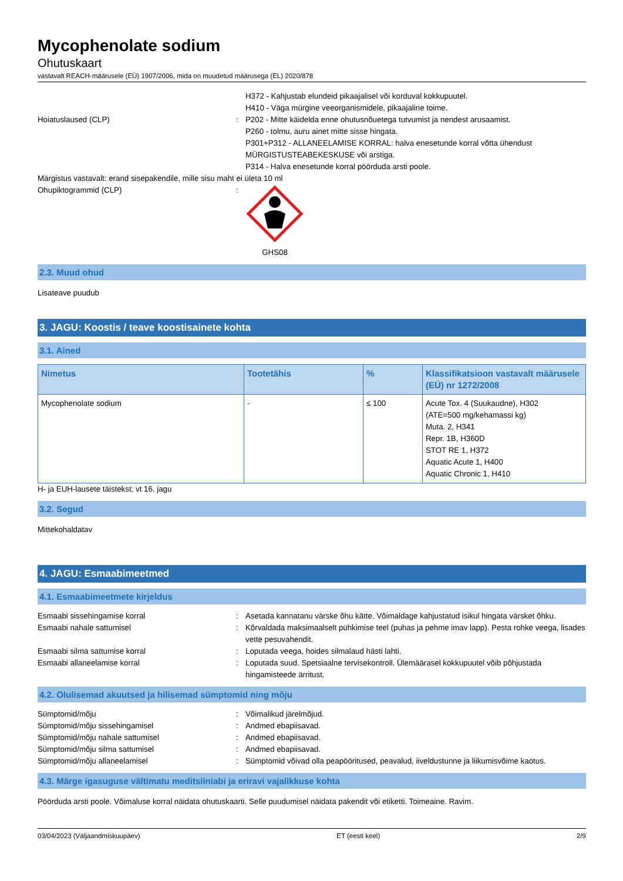Mycophenolate sodium
Ohutuskaart
vastavalt REACH-määrusele (EÜ) 1907/2006, mida on muudetud määrusega (EL) 2020/878
H372 - Kahjustab elundeid pikaajalisel või korduval kokkupuutel.
H410 - Väga mürgine veeorganismidele, pikaajaline toime.
Hoiatuslaused (CLP) : P202 - Mitte käidelda enne ohutusnõuetega tutvumist ja nendest arusaamist.
P260 - tolmu, auru ainet mitte sisse hingata.
P301+P312 - ALLANEELAMISE KORRAL: halva enesetunde korral võtta ühendust MÜRGISTUSTEABEKESKUSE või arstiga.
P314 - Halva enesetunde korral pöörduda arsti poole.
Märgistus vastavalt: erand sisepakendile, mille sisu maht ei ületa 10 ml
Ohupiktogrammid (CLP) : GHS08
2.3. Muud ohud
Lisateave puudub
3. JAGU: Koostis / teave koostisainete kohta
3.1. Ained
| Nimetus | Tootetähis | % | Klassifikatsioon vastavalt määrusele (EÜ) nr 1272/2008 |
| --- | --- | --- | --- |
| Mycophenolate sodium | - | ≤ 100 | Acute Tox. 4 (Suukaudne), H302 (ATE=500 mg/kehamassi kg) Muta. 2, H341 Repr. 1B, H360D STOT RE 1, H372 Aquatic Acute 1, H400 Aquatic Chronic 1, H410 |
H- ja EUH-lausete täistekst: vt 16. jagu
3.2. Segud
Mittekohaldatav
4. JAGU: Esmaabimeetmed
4.1. Esmaabimeetmete kirjeldus
Esmaabi sissehingamise korral : Asetada kannatanu värske õhu kätte. Võimaldage kahjustatud isikul hingata värsket õhku.
Esmaabi nahale sattumisel : Kõrvaldada maksimaalselt pühkimise teel (puhas ja pehme imav lapp). Pesta rohke veega, lisades vette pesuvahendit.
Esmaabi silma sattumise korral : Loputada veega, hoides silmalaud hästi lahti.
Esmaabi allaneelamise korral : Loputada suud. Spetsiaalne tervisekontroll. Ülemäärasel kokkupuutel võib põhjustada hingamisteede ärritust.
4.2. Olulisemad akuutsed ja hilisemad sümptomid ning mõju
Sümptomid/mõju : Võimalikud järelmõjud.
Sümptomid/mõju sissehingamisel : Andmed ebapiisavad.
Sümptomid/mõju nahale sattumisel : Andmed ebapiisavad.
Sümptomid/mõju silma sattumisel : Andmed ebapiisavad.
Sümptomid/mõju allaneelamisel : Sümptomid võivad olla peapööritused, peavalud, iiveldustunne ja liikumisvõime kaotus.
4.3. Märge igasuguse vältimatu meditsiiniabi ja eriravi vajalikkuse kohta
Pöörduda arsti poole. Võimaluse korral näidata ohutuskaarti. Selle puudumisel näidata pakendit või etiketti. Toimeaine. Ravim.
03/04/2023 (Väljaandmiskuupäev) ET (eesti keel) 2/9